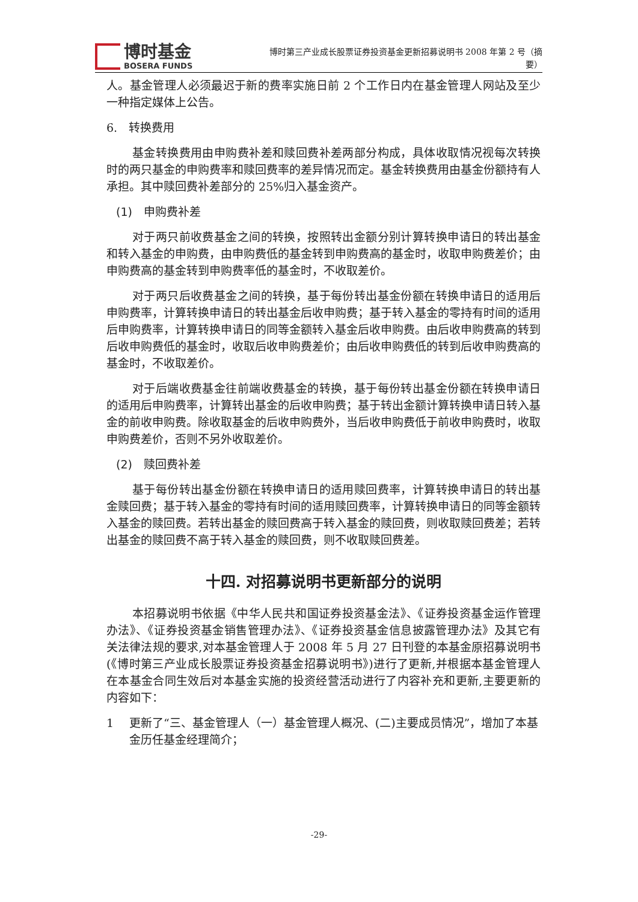博时基金
BOSERA FUNDS
博时第三产业成长股票证券投资基金更新招募说明书 2008 年第 2 号（摘要）
人。基金管理人必须最迟于新的费率实施日前 2 个工作日内在基金管理人网站及至少一种指定媒体上公告。
6.　转换费用
基金转换费用由申购费补差和赎回费补差两部分构成，具体收取情况视每次转换时的两只基金的申购费率和赎回费率的差异情况而定。基金转换费用由基金份额持有人承担。其中赎回费补差部分的 25%归入基金资产。
(1)　申购费补差
对于两只前收费基金之间的转换，按照转出金额分别计算转换申请日的转出基金和转入基金的申购费，由申购费低的基金转到申购费高的基金时，收取申购费差价；由申购费高的基金转到申购费率低的基金时，不收取差价。
对于两只后收费基金之间的转换，基于每份转出基金份额在转换申请日的适用后申购费率，计算转换申请日的转出基金后收申购费；基于转入基金的零持有时间的适用后申购费率，计算转换申请日的同等金额转入基金后收申购费。由后收申购费高的转到后收申购费低的基金时，收取后收申购费差价；由后收申购费低的转到后收申购费高的基金时，不收取差价。
对于后端收费基金往前端收费基金的转换，基于每份转出基金份额在转换申请日的适用后申购费率，计算转出基金的后收申购费；基于转出金额计算转换申请日转入基金的前收申购费。除收取基金的后收申购费外，当后收申购费低于前收申购费时，收取申购费差价，否则不另外收取差价。
(2)　赎回费补差
基于每份转出基金份额在转换申请日的适用赎回费率，计算转换申请日的转出基金赎回费；基于转入基金的零持有时间的适用赎回费率，计算转换申请日的同等金额转入基金的赎回费。若转出基金的赎回费高于转入基金的赎回费，则收取赎回费差；若转出基金的赎回费不高于转入基金的赎回费，则不收取赎回费差。
十四. 对招募说明书更新部分的说明
本招募说明书依据《中华人民共和国证券投资基金法》、《证券投资基金运作管理办法》、《证券投资基金销售管理办法》、《证券投资基金信息披露管理办法》及其它有关法律法规的要求,对本基金管理人于 2008 年 5 月 27 日刊登的本基金原招募说明书(《博时第三产业成长股票证券投资基金招募说明书》)进行了更新,并根据本基金管理人在本基金合同生效后对本基金实施的投资经营活动进行了内容补充和更新,主要更新的内容如下：
1 更新了“三、基金管理人（一）基金管理人概况、(二)主要成员情况”，增加了本基金历任基金经理简介；
-29-